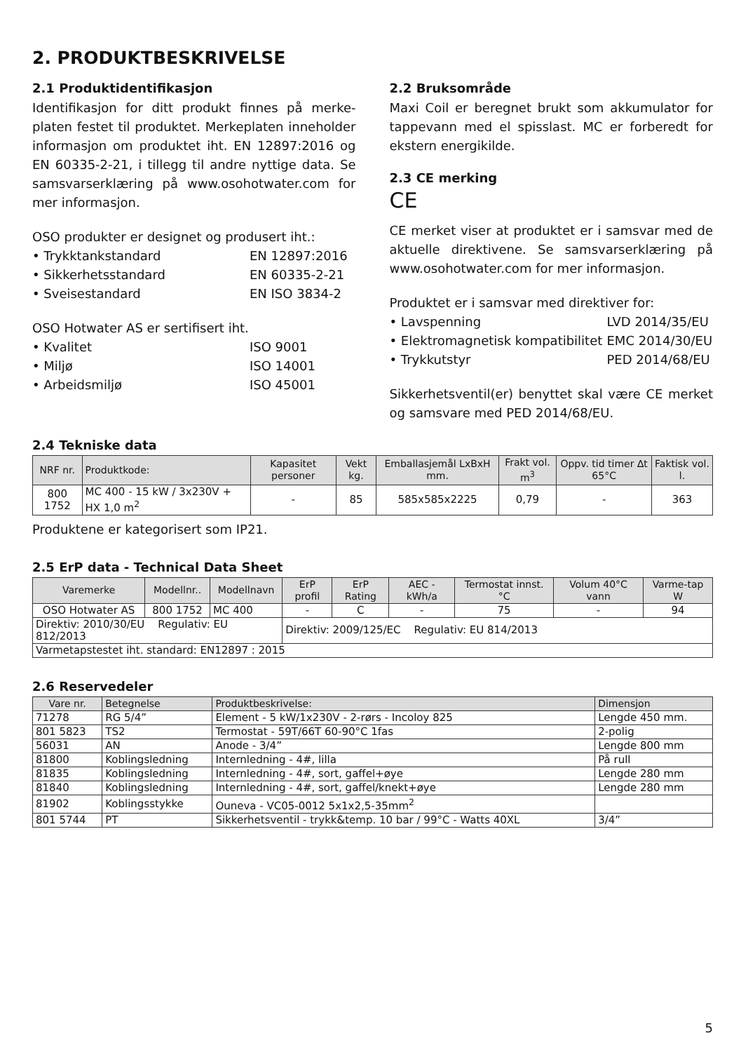2. PRODUKTBESKRIVELSE
2.1 Produktidentifikasjon
Identifikasjon for ditt produkt finnes på merke-platen festet til produktet. Merkeplaten inneholder informasjon om produktet iht. EN 12897:2016 og EN 60335-2-21, i tillegg til andre nyttige data. Se samsvarserklæring på www.osohotwater.com for mer informasjon.
OSO produkter er designet og produsert iht.:
• Trykktankstandard EN 12897:2016
• Sikkerhetsstandard EN 60335-2-21
• Sveisestandard EN ISO 3834-2
OSO Hotwater AS er sertifisert iht.
• Kvalitet ISO 9001
• Miljø ISO 14001
• Arbeidsmiljø ISO 45001
2.2 Bruksområde
Maxi Coil er beregnet brukt som akkumulator for tappevann med el spisslast. MC er forberedt for ekstern energikilde.
2.3 CE merking
CE
CE merket viser at produktet er i samsvar med de aktuelle direktivene. Se samsvarserklæring på www.osohotwater.com for mer informasjon.
Produktet er i samsvar med direktiver for:
• Lavspenning LVD 2014/35/EU
• Elektromagnetisk kompatibilitet EMC 2014/30/EU
• Trykkutstyr PED 2014/68/EU
Sikkerhetsventil(er) benyttet skal være CE merket og samsvare med PED 2014/68/EU.
2.4 Tekniske data
| NRF nr. | Produktkode: | Kapasitet personer | Vekt kg. | Emballasjemål LxBxH mm. | Frakt vol. m<sup>3</sup> | Oppv. tid timer ∆t 65°C | Faktisk vol. l. |
| --- | --- | --- | --- | --- | --- | --- | --- |
| 800 1752 | MC 400 - 15 kW / 3x230V + HX 1,0 m<sup>2</sup> | - | 85 | 585x585x2225 | 0,79 | - | 363 |
Produktene er kategorisert som IP21.
2.5 ErP data - Technical Data Sheet
| Varemerke | Modellnr.. | Modellnavn | ErP profil | ErP Rating | AEC - kWh/a | Termostat innst. °C | Volum 40°C vann | Varme-tap W |
| --- | --- | --- | --- | --- | --- | --- | --- | --- |
| OSO Hotwater AS | 800 1752 | MC 400 | - | C | - | 75 | - | 94 |
| Direktiv: 2010/30/EU Regulativ: EU 812/2013 | | | Direktiv: 2009/125/EC Regulativ: EU 814/2013 | | | | | |
| Varmetapstestet iht. standard: EN12897 : 2015 | | | | | | | | |
2.6 Reservedeler
| Vare nr. | Betegnelse | Produktbeskrivelse: | Dimensjon |
| --- | --- | --- | --- |
| 71278 | RG 5/4” | Element - 5 kW/1x230V - 2-rørs - Incoloy 825 | Lengde 450 mm. |
| 801 5823 | TS2 | Termostat - 59T/66T 60-90°C 1fas | 2-polig |
| 56031 | AN | Anode - 3/4” | Lengde 800 mm |
| 81800 | Koblingsledning | Internledning - 4#, lilla | På rull |
| 81835 | Koblingsledning | Internledning - 4#, sort, gaffel+øye | Lengde 280 mm |
| 81840 | Koblingsledning | Internledning - 4#, sort, gaffel/knekt+øye | Lengde 280 mm |
| 81902 | Koblingsstykke | Ouneva - VC05-0012 5x1x2,5-35mm<sup>2</sup> | |
| 801 5744 | PT | Sikkerhetsventil - trykk&temp. 10 bar / 99°C - Watts 40XL | 3/4” |
5